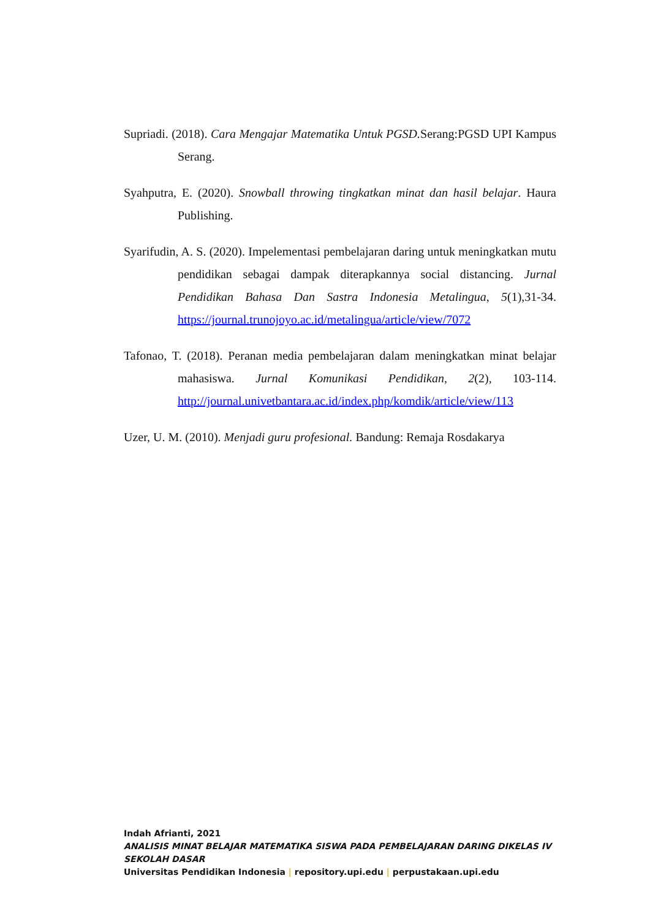Supriadi. (2018). Cara Mengajar Matematika Untuk PGSD. Serang:PGSD UPI Kampus Serang.
Syahputra, E. (2020). Snowball throwing tingkatkan minat dan hasil belajar. Haura Publishing.
Syarifudin, A. S. (2020). Impelementasi pembelajaran daring untuk meningkatkan mutu pendidikan sebagai dampak diterapkannya social distancing. Jurnal Pendidikan Bahasa Dan Sastra Indonesia Metalingua, 5(1),31-34. https://journal.trunojoyo.ac.id/metalingua/article/view/7072
Tafonao, T. (2018). Peranan media pembelajaran dalam meningkatkan minat belajar mahasiswa. Jurnal Komunikasi Pendidikan, 2(2), 103-114. http://journal.univetbantara.ac.id/index.php/komdik/article/view/113
Uzer, U. M. (2010). Menjadi guru profesional. Bandung: Remaja Rosdakarya
Indah Afrianti, 2021
ANALISIS MINAT BELAJAR MATEMATIKA SISWA PADA PEMBELAJARAN DARING DIKELAS IV SEKOLAH DASAR
Universitas Pendidikan Indonesia | repository.upi.edu | perpustakaan.upi.edu